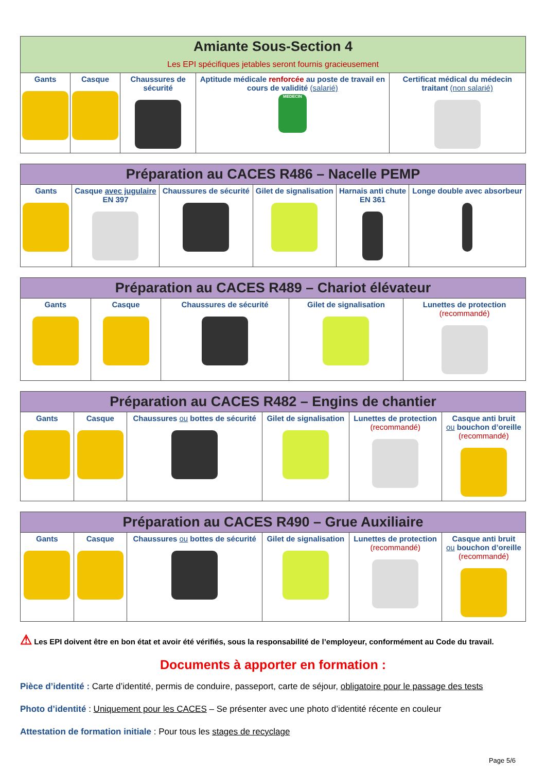| Amiante Sous-Section 4 Les EPI spécifiques jetables seront fournis gracieusement | | | | |
| --- | --- | --- | --- | --- |
| Gants | Casque | Chaussures de sécurité | Aptitude médicale renforcée au poste de travail en cours de validité (salarié) MEDECIN | Certificat médical du médecin traitant (non salarié) |
| Préparation au CACES R486 – Nacelle PEMP | | | | | |
| --- | --- | --- | --- | --- | --- |
| Gants | Casque avec jugulaire EN 397 | Chaussures de sécurité | Gilet de signalisation | Harnais anti chute EN 361 | Longe double avec absorbeur |
| Préparation au CACES R489 – Chariot élévateur | | | | |
| --- | --- | --- | --- | --- |
| Gants | Casque | Chaussures de sécurité | Gilet de signalisation | Lunettes de protection (recommandé) |
| Préparation au CACES R482 – Engins de chantier | | | | | |
| --- | --- | --- | --- | --- | --- |
| Gants | Casque | Chaussures ou bottes de sécurité | Gilet de signalisation | Lunettes de protection (recommandé) | Casque anti bruit ou bouchon d’oreille (recommandé) |
| Préparation au CACES R490 – Grue Auxiliaire | | | | | |
| --- | --- | --- | --- | --- | --- |
| Gants | Casque | Chaussures ou bottes de sécurité | Gilet de signalisation | Lunettes de protection (recommandé) | Casque anti bruit ou bouchon d’oreille (recommandé) |
⚠ Les EPI doivent être en bon état et avoir été vérifiés, sous la responsabilité de l’employeur, conformément au Code du travail.
Documents à apporter en formation :
Pièce d’identité : Carte d’identité, permis de conduire, passeport, carte de séjour, obligatoire pour le passage des tests
Photo d’identité : Uniquement pour les CACES – Se présenter avec une photo d’identité récente en couleur
Attestation de formation initiale : Pour tous les stages de recyclage
Page 5/6